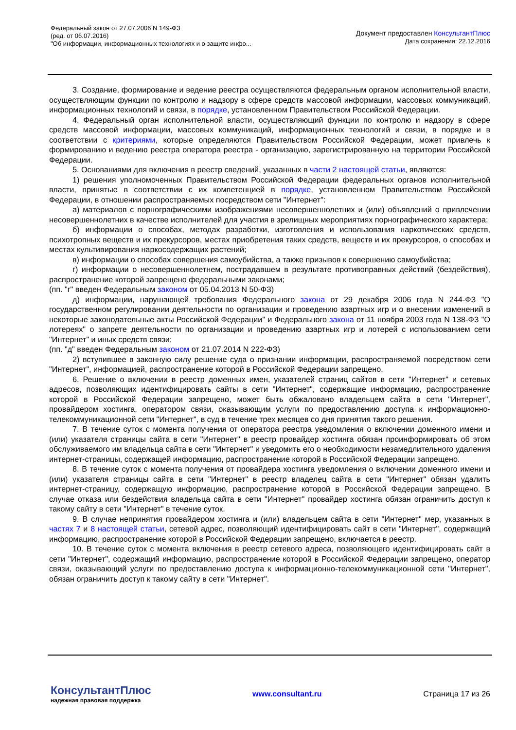Федеральный закон от 27.07.2006 N 149-ФЗ
(ред. от 06.07.2016)
"Об информации, информационных технологиях и о защите инфо...
Документ предоставлен КонсультантПлюс
Дата сохранения: 22.12.2016
3. Создание, формирование и ведение реестра осуществляются федеральным органом исполнительной власти, осуществляющим функции по контролю и надзору в сфере средств массовой информации, массовых коммуникаций, информационных технологий и связи, в порядке, установленном Правительством Российской Федерации.
4. Федеральный орган исполнительной власти, осуществляющий функции по контролю и надзору в сфере средств массовой информации, массовых коммуникаций, информационных технологий и связи, в порядке и в соответствии с критериями, которые определяются Правительством Российской Федерации, может привлечь к формированию и ведению реестра оператора реестра - организацию, зарегистрированную на территории Российской Федерации.
5. Основаниями для включения в реестр сведений, указанных в части 2 настоящей статьи, являются:
1) решения уполномоченных Правительством Российской Федерации федеральных органов исполнительной власти, принятые в соответствии с их компетенцией в порядке, установленном Правительством Российской Федерации, в отношении распространяемых посредством сети "Интернет":
а) материалов с порнографическими изображениями несовершеннолетних и (или) объявлений о привлечении несовершеннолетних в качестве исполнителей для участия в зрелищных мероприятиях порнографического характера;
б) информации о способах, методах разработки, изготовления и использования наркотических средств, психотропных веществ и их прекурсоров, местах приобретения таких средств, веществ и их прекурсоров, о способах и местах культивирования наркосодержащих растений;
в) информации о способах совершения самоубийства, а также призывов к совершению самоубийства;
г) информации о несовершеннолетнем, пострадавшем в результате противоправных действий (бездействия), распространение которой запрещено федеральными законами;
(пп. "г" введен Федеральным законом от 05.04.2013 N 50-ФЗ)
д) информации, нарушающей требования Федерального закона от 29 декабря 2006 года N 244-ФЗ "О государственном регулировании деятельности по организации и проведению азартных игр и о внесении изменений в некоторые законодательные акты Российской Федерации" и Федерального закона от 11 ноября 2003 года N 138-ФЗ "О лотереях" о запрете деятельности по организации и проведению азартных игр и лотерей с использованием сети "Интернет" и иных средств связи;
(пп. "д" введен Федеральным законом от 21.07.2014 N 222-ФЗ)
2) вступившее в законную силу решение суда о признании информации, распространяемой посредством сети "Интернет", информацией, распространение которой в Российской Федерации запрещено.
6. Решение о включении в реестр доменных имен, указателей страниц сайтов в сети "Интернет" и сетевых адресов, позволяющих идентифицировать сайты в сети "Интернет", содержащие информацию, распространение которой в Российской Федерации запрещено, может быть обжаловано владельцем сайта в сети "Интернет", провайдером хостинга, оператором связи, оказывающим услуги по предоставлению доступа к информационно-телекоммуникационной сети "Интернет", в суд в течение трех месяцев со дня принятия такого решения.
7. В течение суток с момента получения от оператора реестра уведомления о включении доменного имени и (или) указателя страницы сайта в сети "Интернет" в реестр провайдер хостинга обязан проинформировать об этом обслуживаемого им владельца сайта в сети "Интернет" и уведомить его о необходимости незамедлительного удаления интернет-страницы, содержащей информацию, распространение которой в Российской Федерации запрещено.
8. В течение суток с момента получения от провайдера хостинга уведомления о включении доменного имени и (или) указателя страницы сайта в сети "Интернет" в реестр владелец сайта в сети "Интернет" обязан удалить интернет-страницу, содержащую информацию, распространение которой в Российской Федерации запрещено. В случае отказа или бездействия владельца сайта в сети "Интернет" провайдер хостинга обязан ограничить доступ к такому сайту в сети "Интернет" в течение суток.
9. В случае непринятия провайдером хостинга и (или) владельцем сайта в сети "Интернет" мер, указанных в частях 7 и 8 настоящей статьи, сетевой адрес, позволяющий идентифицировать сайт в сети "Интернет", содержащий информацию, распространение которой в Российской Федерации запрещено, включается в реестр.
10. В течение суток с момента включения в реестр сетевого адреса, позволяющего идентифицировать сайт в сети "Интернет", содержащий информацию, распространение которой в Российской Федерации запрещено, оператор связи, оказывающий услуги по предоставлению доступа к информационно-телекоммуникационной сети "Интернет", обязан ограничить доступ к такому сайту в сети "Интернет".
КонсультантПлюс
надежная правовая поддержка
www.consultant.ru Страница 17 из 26